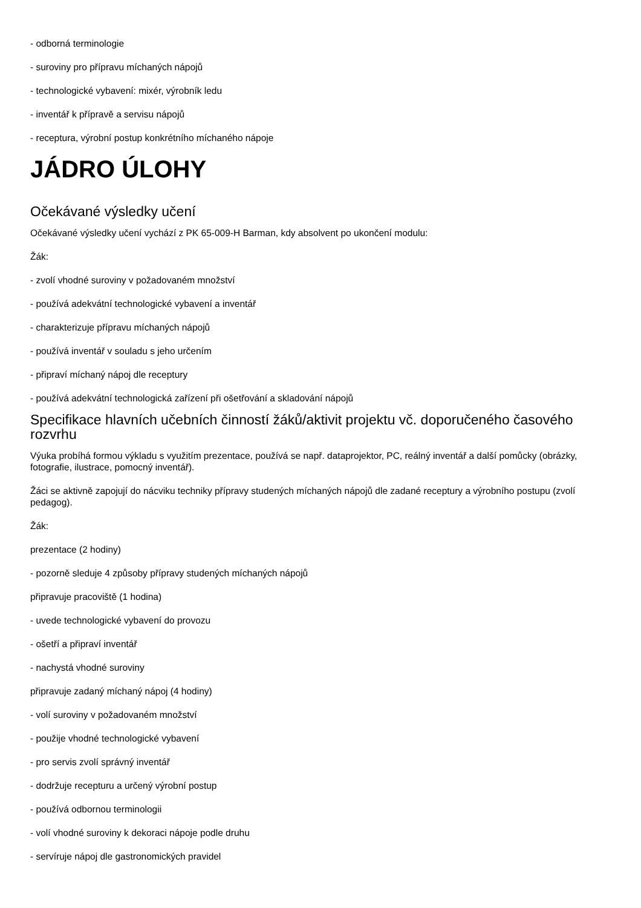- odborná terminologie
- suroviny pro přípravu míchaných nápojů
- technologické vybavení: mixér, výrobník ledu
- inventář k přípravě a servisu nápojů
- receptura, výrobní postup konkrétního míchaného nápoje
JÁDRO ÚLOHY
Očekávané výsledky učení
Očekávané výsledky učení vychází z PK 65-009-H Barman, kdy absolvent po ukončení modulu:
Žák:
- zvolí vhodné suroviny v požadovaném množství
- používá adekvátní technologické vybavení a inventář
- charakterizuje přípravu míchaných nápojů
- používá inventář v souladu s jeho určením
- připraví míchaný nápoj dle receptury
- používá adekvátní technologická zařízení při ošetřování a skladování nápojů
Specifikace hlavních učebních činností žáků/aktivit projektu vč. doporučeného časového rozvrhu
Výuka probíhá formou výkladu s využitím prezentace, používá se např. dataprojektor, PC, reálný inventář a další pomůcky (obrázky, fotografie, ilustrace, pomocný inventář).
Žáci se aktivně zapojují do nácviku techniky přípravy studených míchaných nápojů dle zadané receptury a výrobního postupu (zvolí pedagog).
Žák:
prezentace (2 hodiny)
- pozorně sleduje 4 způsoby přípravy studených míchaných nápojů
připravuje pracoviště (1 hodina)
- uvede technologické vybavení do provozu
- ošetří a připraví inventář
- nachystá vhodné suroviny
připravuje zadaný míchaný nápoj (4 hodiny)
- volí suroviny v požadovaném množství
- použije vhodné technologické vybavení
- pro servis zvolí správný inventář
- dodržuje recepturu a určený výrobní postup
- používá odbornou terminologii
- volí vhodné suroviny k dekoraci nápoje podle druhu
- servíruje nápoj dle gastronomických pravidel